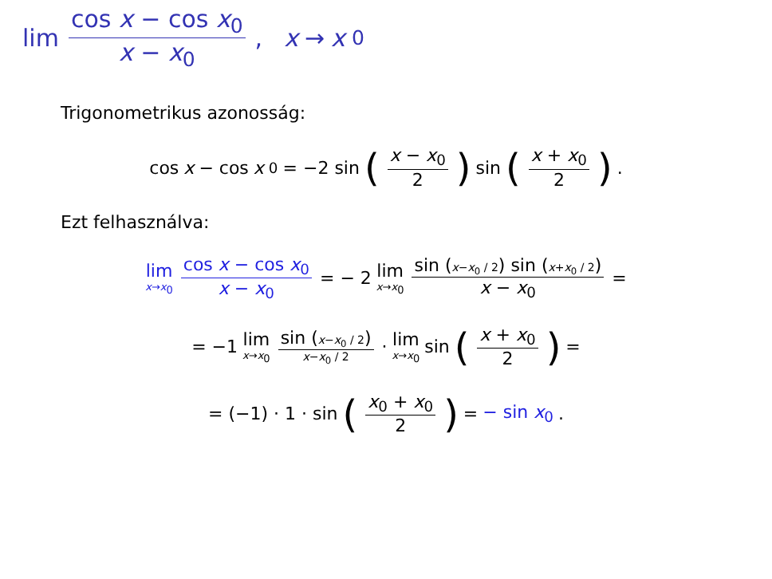lim cos x − cos x<sub>0</sub> x − x<sub>0</sub>, x → x<sub>0</sub>
Trigonometrikus azonosság:
cos x − cos x<sub>0</sub> = −2 sin (x − x<sub>0</sub> 2) sin (x + x<sub>0</sub> 2).
Ezt felhasználva:
lim<sub>x→x<sub>0</sub></sub> cos x − cos x<sub>0</sub> x − x<sub>0</sub> = − 2 lim<sub>x→x<sub>0</sub></sub> sin (x−x<sub>0</sub> / 2) sin (x+x<sub>0</sub> / 2) x − x<sub>0</sub> =
= −1 lim<sub>x→x<sub>0</sub></sub> sin (x−x<sub>0</sub> / 2) x−x<sub>0</sub> / 2 · lim<sub>x→x<sub>0</sub></sub> sin (x + x<sub>0</sub> 2) =
= (−1) · 1 · sin (x<sub>0</sub> + x<sub>0</sub> 2) = − sin x<sub>0</sub>.